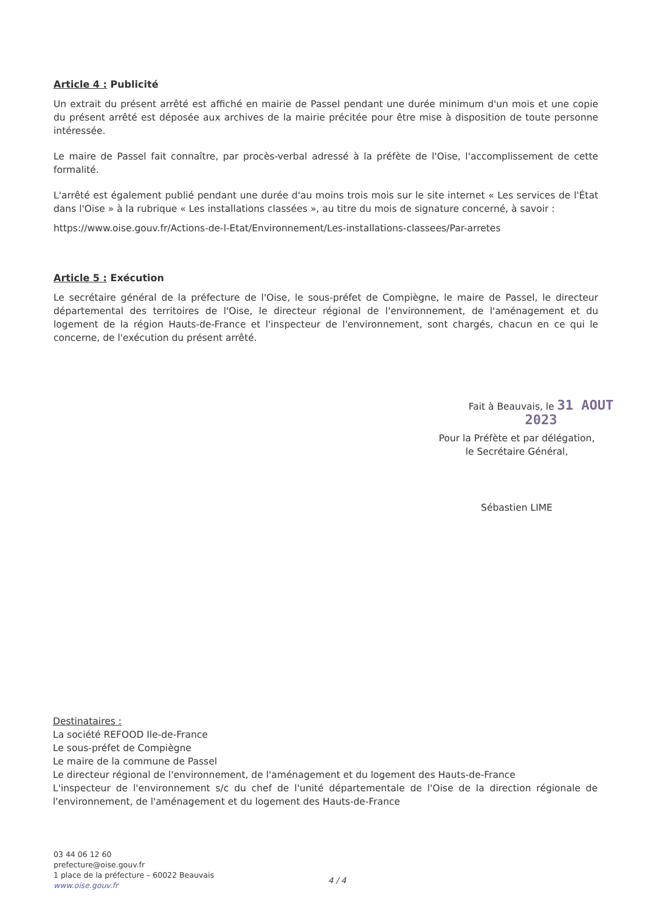Article 4 : Publicité
Un extrait du présent arrêté est affiché en mairie de Passel pendant une durée minimum d'un mois et une copie du présent arrêté est déposée aux archives de la mairie précitée pour être mise à disposition de toute personne intéressée.
Le maire de Passel fait connaître, par procès-verbal adressé à la préfète de l'Oise, l'accomplissement de cette formalité.
L'arrêté est également publié pendant une durée d'au moins trois mois sur le site internet « Les services de l'État dans l'Oise » à la rubrique « Les installations classées », au titre du mois de signature concerné, à savoir :
https://www.oise.gouv.fr/Actions-de-l-Etat/Environnement/Les-installations-classees/Par-arretes
Article 5 : Exécution
Le secrétaire général de la préfecture de l'Oise, le sous-préfet de Compiègne, le maire de Passel, le directeur départemental des territoires de l'Oise, le directeur régional de l'environnement, de l'aménagement et du logement de la région Hauts-de-France et l'inspecteur de l'environnement, sont chargés, chacun en ce qui le concerne, de l'exécution du présent arrêté.
Fait à Beauvais, le 31 AOUT 2023
Pour la Préfète et par délégation,
le Secrétaire Général,
Sébastien LIME
Destinataires :
La société REFOOD Ile-de-France
Le sous-préfet de Compiègne
Le maire de la commune de Passel
Le directeur régional de l'environnement, de l'aménagement et du logement des Hauts-de-France
L'inspecteur de l'environnement s/c du chef de l'unité départementale de l'Oise de la direction régionale de l'environnement, de l'aménagement et du logement des Hauts-de-France
03 44 06 12 60
prefecture@oise.gouv.fr
1 place de la préfecture – 60022 Beauvais
www.oise.gouv.fr
4 / 4